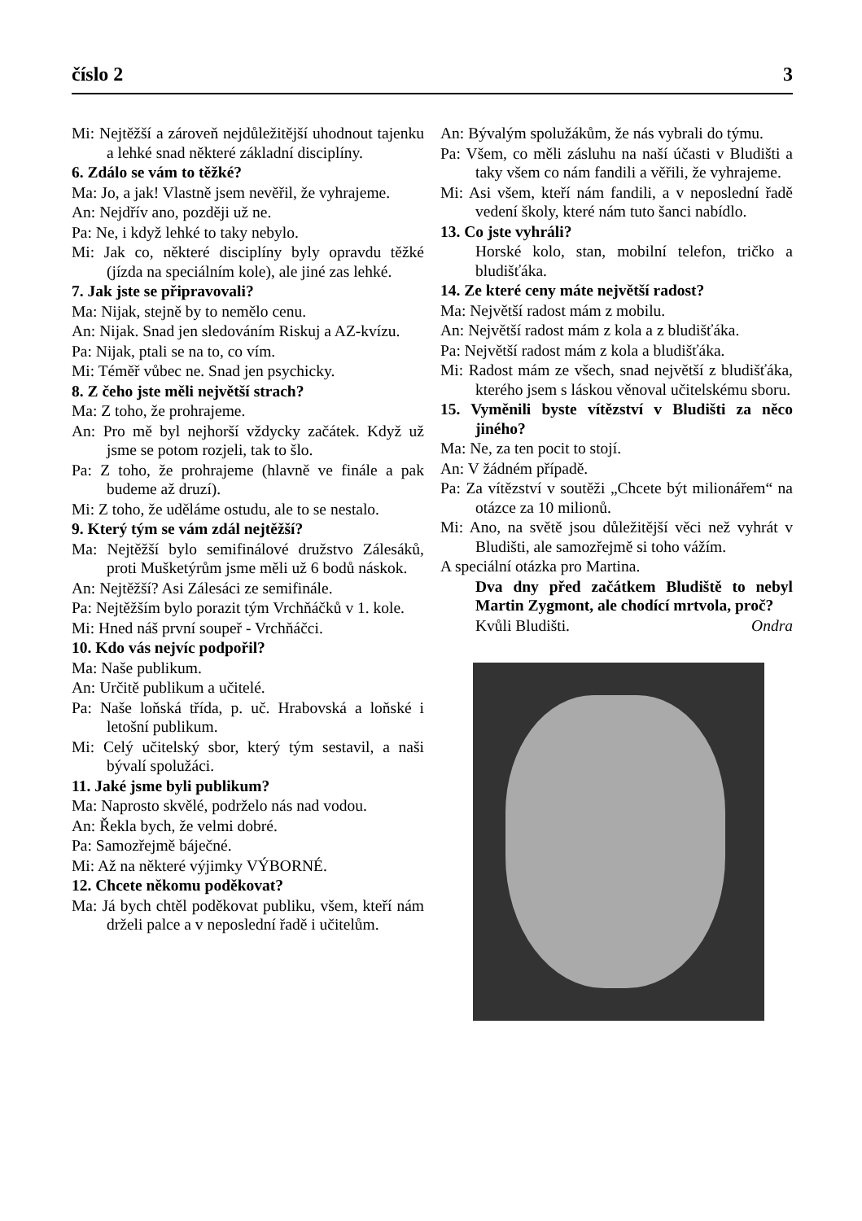číslo 2 3
Mi: Nejtěžší a zároveň nejdůležitější uhodnout tajenku a lehké snad některé základní disciplíny.
6. Zdálo se vám to těžké?
Ma: Jo, a jak! Vlastně jsem nevěřil, že vyhrajeme.
An: Nejdřív ano, později už ne.
Pa: Ne, i když lehké to taky nebylo.
Mi: Jak co, některé disciplíny byly opravdu těžké (jízda na speciálním kole), ale jiné zas lehké.
7. Jak jste se připravovali?
Ma: Nijak, stejně by to nemělo cenu.
An: Nijak. Snad jen sledováním Riskuj a AZ-kvízu.
Pa: Nijak, ptali se na to, co vím.
Mi: Téměř vůbec ne. Snad jen psychicky.
8. Z čeho jste měli největší strach?
Ma: Z toho, že prohrajeme.
An: Pro mě byl nejhorší vždycky začátek. Když už jsme se potom rozjeli, tak to šlo.
Pa: Z toho, že prohrajeme (hlavně ve finále a pak budeme až druzí).
Mi: Z toho, že uděláme ostudu, ale to se nestalo.
9. Který tým se vám zdál nejtěžší?
Ma: Nejtěžší bylo semifinálové družstvo Zálesáků, proti Mušketýrům jsme měli už 6 bodů náskok.
An: Nejtěžší? Asi Zálesáci ze semifinále.
Pa: Nejtěžším bylo porazit tým Vrchňáčků v 1. kole.
Mi: Hned náš první soupeř - Vrchňáčci.
10. Kdo vás nejvíc podpořil?
Ma: Naše publikum.
An: Určitě publikum a učitelé.
Pa: Naše loňská třída, p. uč. Hrabovská a loňské i letošní publikum.
Mi: Celý učitelský sbor, který tým sestavil, a naši bývalí spolužáci.
11. Jaké jsme byli publikum?
Ma: Naprosto skvělé, podrželo nás nad vodou.
An: Řekla bych, že velmi dobré.
Pa: Samozřejmě báječné.
Mi: Až na některé výjimky VÝBORNÉ.
12. Chcete někomu poděkovat?
Ma: Já bych chtěl poděkovat publiku, všem, kteří nám drželi palce a v neposlední řadě i učitelům.
An: Bývalým spolužákům, že nás vybrali do týmu.
Pa: Všem, co měli zásluhu na naší účasti v Bludišti a taky všem co nám fandili a věřili, že vyhrajeme.
Mi: Asi všem, kteří nám fandili, a v neposlední řadě vedení školy, které nám tuto šanci nabídlo.
13. Co jste vyhráli?
Horské kolo, stan, mobilní telefon, tričko a bludišťáka.
14. Ze které ceny máte největší radost?
Ma: Největší radost mám z mobilu.
An: Největší radost mám z kola a z bludišťáka.
Pa: Největší radost mám z kola a bludišťáka.
Mi: Radost mám ze všech, snad největší z bludišťáka, kterého jsem s láskou věnoval učitelskému sboru.
15. Vyměnili byste vítězství v Bludišti za něco jiného?
Ma: Ne, za ten pocit to stojí.
An: V žádném případě.
Pa: Za vítězství v soutěži „Chcete být milionářem“ na otázce za 10 milionů.
Mi: Ano, na světě jsou důležitější věci než vyhrát v Bludišti, ale samozřejmě si toho vážím.
A speciální otázka pro Martina.
Dva dny před začátkem Bludiště to nebyl Martin Zygmont, ale chodící mrtvola, proč?
Kvůli Bludišti. Ondra